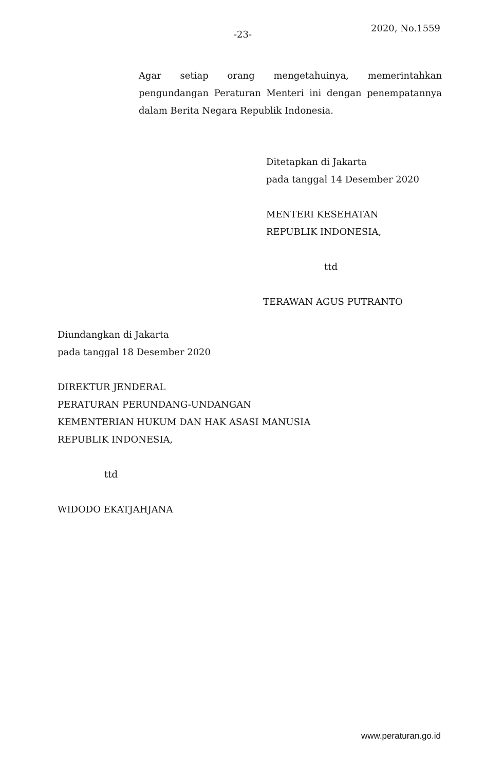-23-
2020, No.1559
Agar setiap orang mengetahuinya, memerintahkan pengundangan Peraturan Menteri ini dengan penempatannya dalam Berita Negara Republik Indonesia.
Ditetapkan di Jakarta
pada tanggal 14 Desember 2020
MENTERI KESEHATAN
REPUBLIK INDONESIA,
ttd
TERAWAN AGUS PUTRANTO
Diundangkan di Jakarta
pada tanggal 18 Desember 2020
DIREKTUR JENDERAL
PERATURAN PERUNDANG-UNDANGAN
KEMENTERIAN HUKUM DAN HAK ASASI MANUSIA
REPUBLIK INDONESIA,
ttd
WIDODO EKATJAHJANA
www.peraturan.go.id